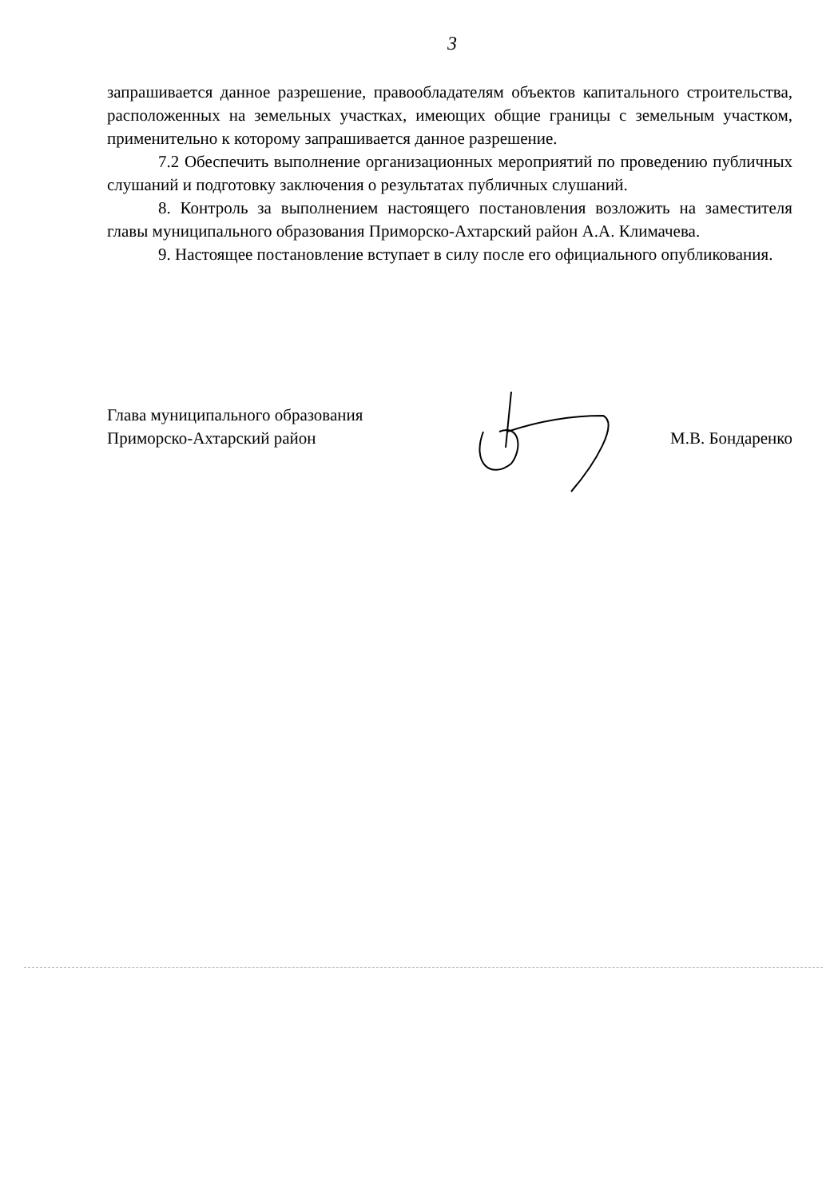3
запрашивается данное разрешение, правообладателям объектов капитального строительства, расположенных на земельных участках, имеющих общие границы с земельным участком, применительно к которому запрашивается данное разрешение.
7.2 Обеспечить выполнение организационных мероприятий по проведению публичных слушаний и подготовку заключения о результатах публичных слушаний.
8. Контроль за выполнением настоящего постановления возложить на заместителя главы муниципального образования Приморско-Ахтарский район А.А. Климачева.
9. Настоящее постановление вступает в силу после его официального опубликования.
Глава муниципального образования
Приморско-Ахтарский район
М.В. Бондаренко